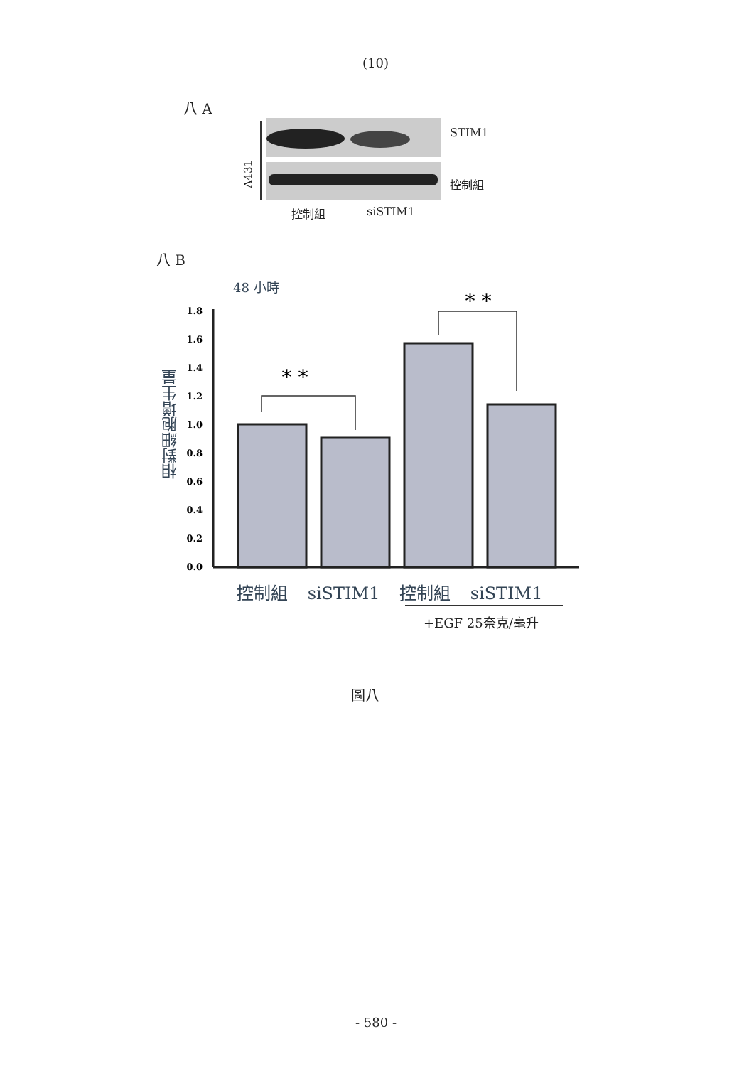(10)
八 A
A431
STIM1
控制組
控制組 siSTIM1
八 B
48 小時
相對細胞增生量
0.0
0.2
0.4
0.6
0.8
1.0
1.2
1.4
1.6
1.8
* *
* *
控制組 siSTIM1 控制組 siSTIM1
+EGF 25奈克/毫升
圖八
- 580 -